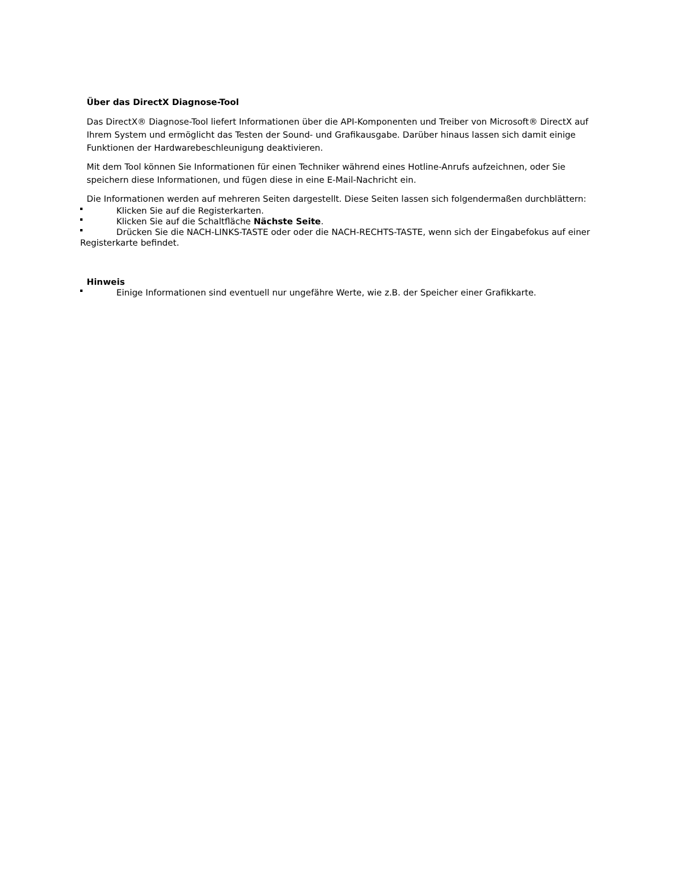Über das DirectX Diagnose-Tool
Das DirectX® Diagnose-Tool liefert Informationen über die API-Komponenten und Treiber von Microsoft® DirectX auf Ihrem System und ermöglicht das Testen der Sound- und Grafikausgabe. Darüber hinaus lassen sich damit einige Funktionen der Hardwarebeschleunigung deaktivieren.
Mit dem Tool können Sie Informationen für einen Techniker während eines Hotline-Anrufs aufzeichnen, oder Sie speichern diese Informationen, und fügen diese in eine E-Mail-Nachricht ein.
Die Informationen werden auf mehreren Seiten dargestellt. Diese Seiten lassen sich folgendermaßen durchblättern:
Klicken Sie auf die Registerkarten.
Klicken Sie auf die Schaltfläche Nächste Seite.
Drücken Sie die NACH-LINKS-TASTE oder oder die NACH-RECHTS-TASTE, wenn sich der Eingabefokus auf einer Registerkarte befindet.
Hinweis
Einige Informationen sind eventuell nur ungefähre Werte, wie z.B. der Speicher einer Grafikkarte.